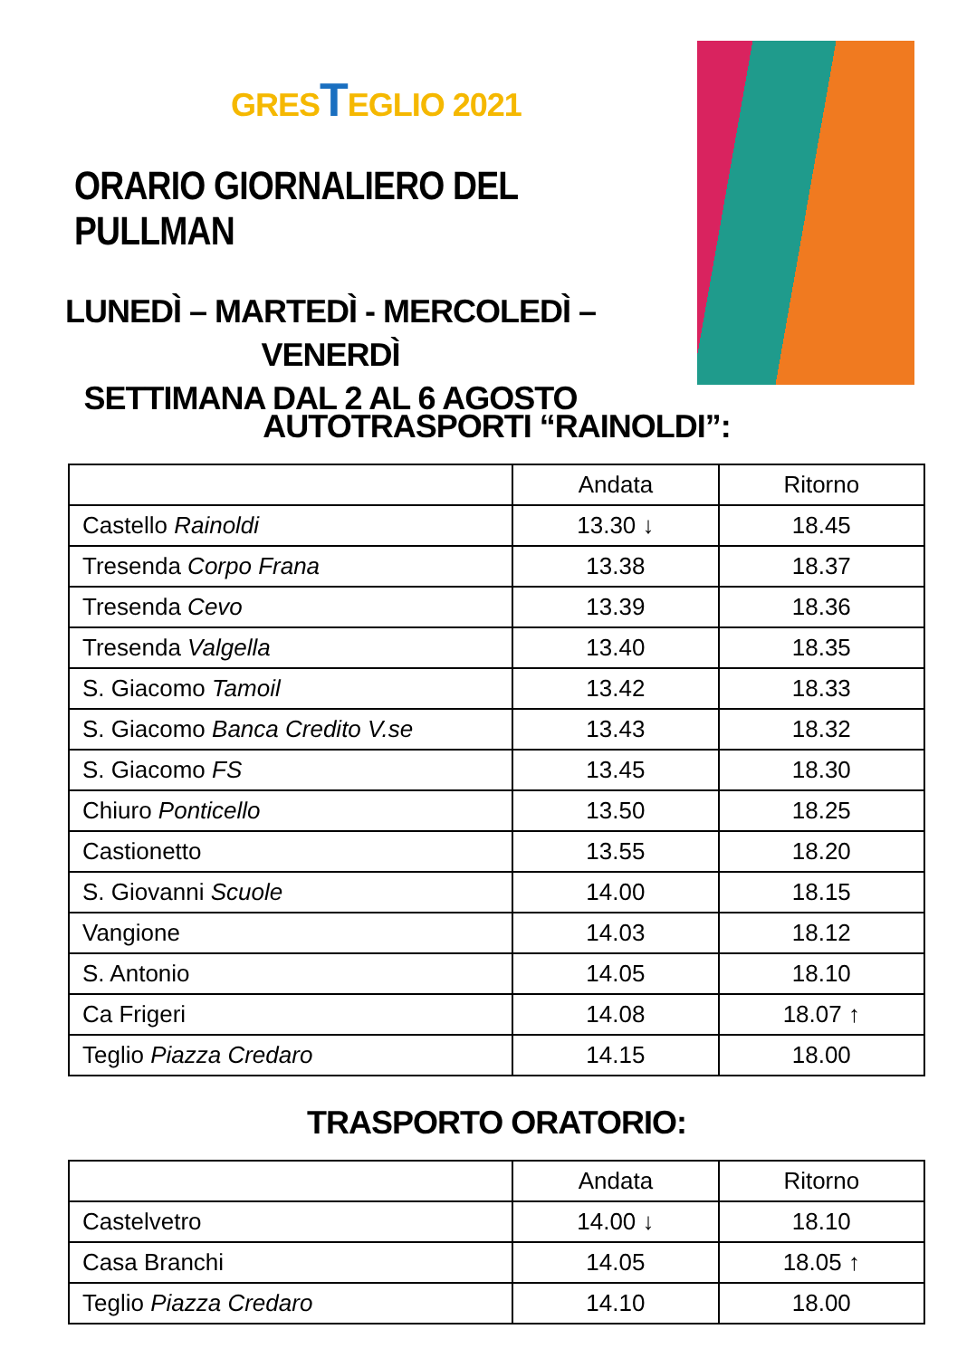GRESTEGLIO 2021
ORARIO GIORNALIERO DEL PULLMAN
LUNEDÌ – MARTEDÌ - MERCOLEDÌ – VENERDÌ
SETTIMANA DAL 2 AL 6 AGOSTO
AUTOTRASPORTI “RAINOLDI”:
| | Andata | Ritorno |
| --- | --- | --- |
| Castello Rainoldi | 13.30 ↓ | 18.45 |
| Tresenda Corpo Frana | 13.38 | 18.37 |
| Tresenda Cevo | 13.39 | 18.36 |
| Tresenda Valgella | 13.40 | 18.35 |
| S. Giacomo Tamoil | 13.42 | 18.33 |
| S. Giacomo Banca Credito V.se | 13.43 | 18.32 |
| S. Giacomo FS | 13.45 | 18.30 |
| Chiuro Ponticello | 13.50 | 18.25 |
| Castionetto | 13.55 | 18.20 |
| S. Giovanni Scuole | 14.00 | 18.15 |
| Vangione | 14.03 | 18.12 |
| S. Antonio | 14.05 | 18.10 |
| Ca Frigeri | 14.08 | 18.07 ↑ |
| Teglio Piazza Credaro | 14.15 | 18.00 |
TRASPORTO ORATORIO:
| | Andata | Ritorno |
| --- | --- | --- |
| Castelvetro | 14.00 ↓ | 18.10 |
| Casa Branchi | 14.05 | 18.05 ↑ |
| Teglio Piazza Credaro | 14.10 | 18.00 |